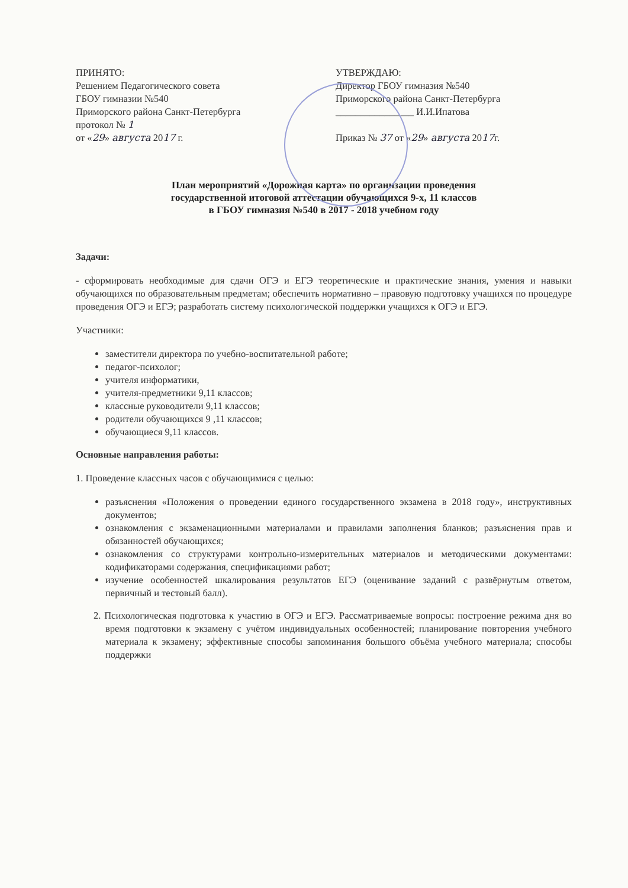ПРИНЯТО:
Решением Педагогического совета
ГБОУ гимназии №540
Приморского района Санкт-Петербурга
протокол № 1
от «29» августа 2017 г.
УТВЕРЖДАЮ:
Директор ГБОУ гимназия №540
Приморского района Санкт-Петербурга
________________ И.И.Ипатова
Приказ № 37 от «29» августа 2017г.
План мероприятий «Дорожная карта» по организации проведения
государственной итоговой аттестации обучающихся 9-х, 11 классов
в ГБОУ гимназия №540 в 2017 - 2018 учебном году
Задачи:
- сформировать необходимые для сдачи ОГЭ и ЕГЭ теоретические и практические знания, умения и навыки обучающихся по образовательным предметам; обеспечить нормативно – правовую подготовку учащихся по процедуре проведения ОГЭ и ЕГЭ; разработать систему психологической поддержки учащихся к ОГЭ и ЕГЭ.
Участники:
заместители директора по учебно-воспитательной работе;
педагог-психолог;
учителя информатики,
учителя-предметники 9,11 классов;
классные руководители 9,11 классов;
родители обучающихся 9 ,11 классов;
обучающиеся 9,11 классов.
Основные направления работы:
1. Проведение классных часов с обучающимися с целью:
разъяснения «Положения о проведении единого государственного экзамена в 2018 году», инструктивных документов;
ознакомления с экзаменационными материалами и правилами заполнения бланков; разъяснения прав и обязанностей обучающихся;
ознакомления со структурами контрольно-измерительных материалов и методическими документами: кодификаторами содержания, спецификациями работ;
изучение особенностей шкалирования результатов ЕГЭ (оценивание заданий с развёрнутым ответом, первичный и тестовый балл).
2. Психологическая подготовка к участию в ОГЭ и ЕГЭ. Рассматриваемые вопросы: построение режима дня во время подготовки к экзамену с учётом индивидуальных особенностей; планирование повторения учебного материала к экзамену; эффективные способы запоминания большого объёма учебного материала; способы поддержки